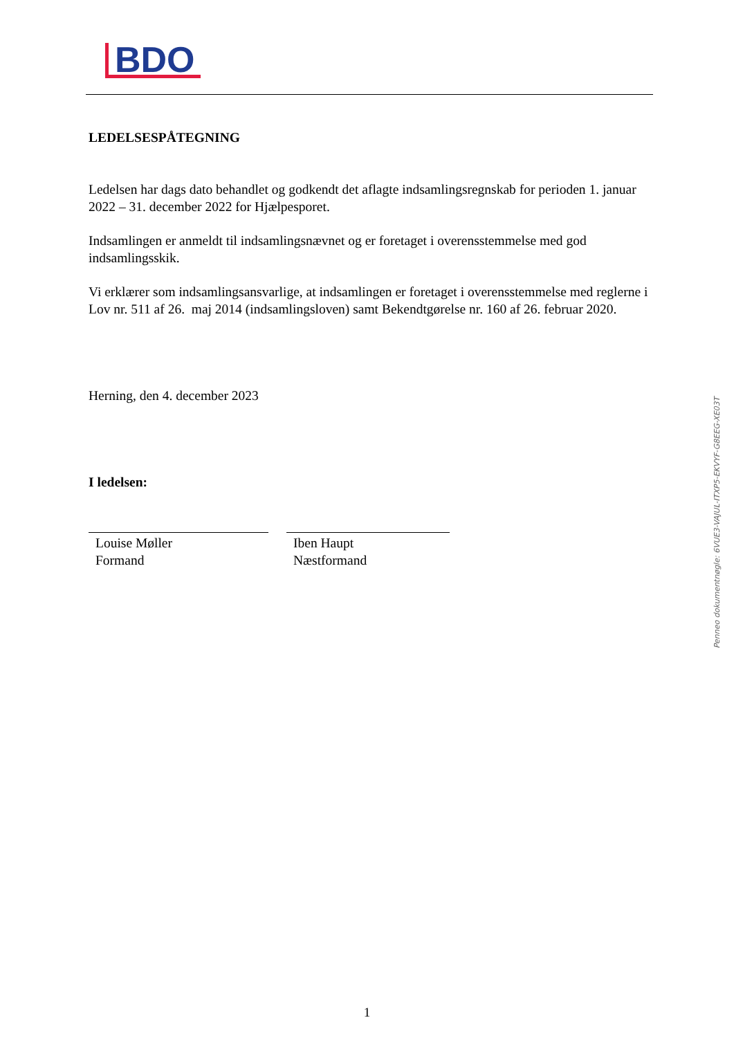BDO
LEDELSESPÅTEGNING
Ledelsen har dags dato behandlet og godkendt det aflagte indsamlingsregnskab for perioden 1. januar 2022 – 31. december 2022 for Hjælpesporet.
Indsamlingen er anmeldt til indsamlingsnævnet og er foretaget i overensstemmelse med god indsamlingsskik.
Vi erklærer som indsamlingsansvarlige, at indsamlingen er foretaget i overensstemmelse med reglerne i Lov nr. 511 af 26. maj 2014 (indsamlingsloven) samt Bekendtgørelse nr. 160 af 26. februar 2020.
Herning, den 4. december 2023
I ledelsen:
Louise Møller
Formand
Iben Haupt
Næstformand
Penneo dokumentnøgle: 6VUE3-VAJUL-ITXP5-EKVYF-G8EEG-XE03T
1